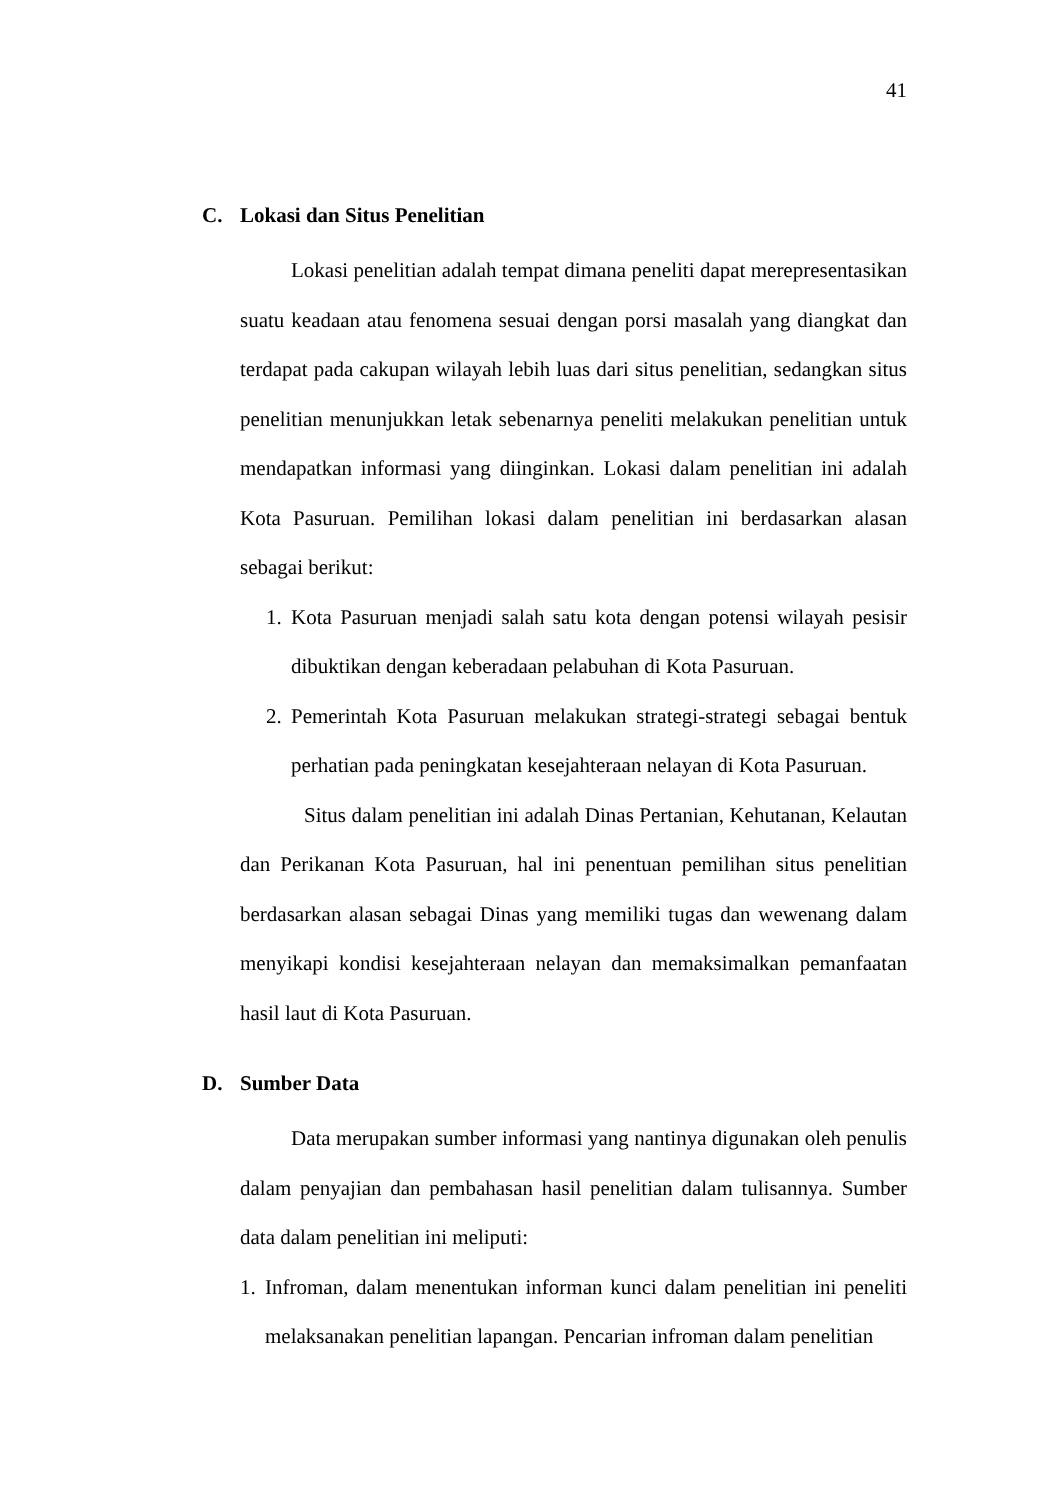41
C. Lokasi dan Situs Penelitian
Lokasi penelitian adalah tempat dimana peneliti dapat merepresentasikan suatu keadaan atau fenomena sesuai dengan porsi masalah yang diangkat dan terdapat pada cakupan wilayah lebih luas dari situs penelitian, sedangkan situs penelitian menunjukkan letak sebenarnya peneliti melakukan penelitian untuk mendapatkan informasi yang diinginkan. Lokasi dalam penelitian ini adalah Kota Pasuruan. Pemilihan lokasi dalam penelitian ini berdasarkan alasan sebagai berikut:
1. Kota Pasuruan menjadi salah satu kota dengan potensi wilayah pesisir dibuktikan dengan keberadaan pelabuhan di Kota Pasuruan.
2. Pemerintah Kota Pasuruan melakukan strategi-strategi sebagai bentuk perhatian pada peningkatan kesejahteraan nelayan di Kota Pasuruan.
Situs dalam penelitian ini adalah Dinas Pertanian, Kehutanan, Kelautan dan Perikanan Kota Pasuruan, hal ini penentuan pemilihan situs penelitian berdasarkan alasan sebagai Dinas yang memiliki tugas dan wewenang dalam menyikapi kondisi kesejahteraan nelayan dan memaksimalkan pemanfaatan hasil laut di Kota Pasuruan.
D. Sumber Data
Data merupakan sumber informasi yang nantinya digunakan oleh penulis dalam penyajian dan pembahasan hasil penelitian dalam tulisannya. Sumber data dalam penelitian ini meliputi:
1. Infroman, dalam menentukan informan kunci dalam penelitian ini peneliti melaksanakan penelitian lapangan. Pencarian infroman dalam penelitian